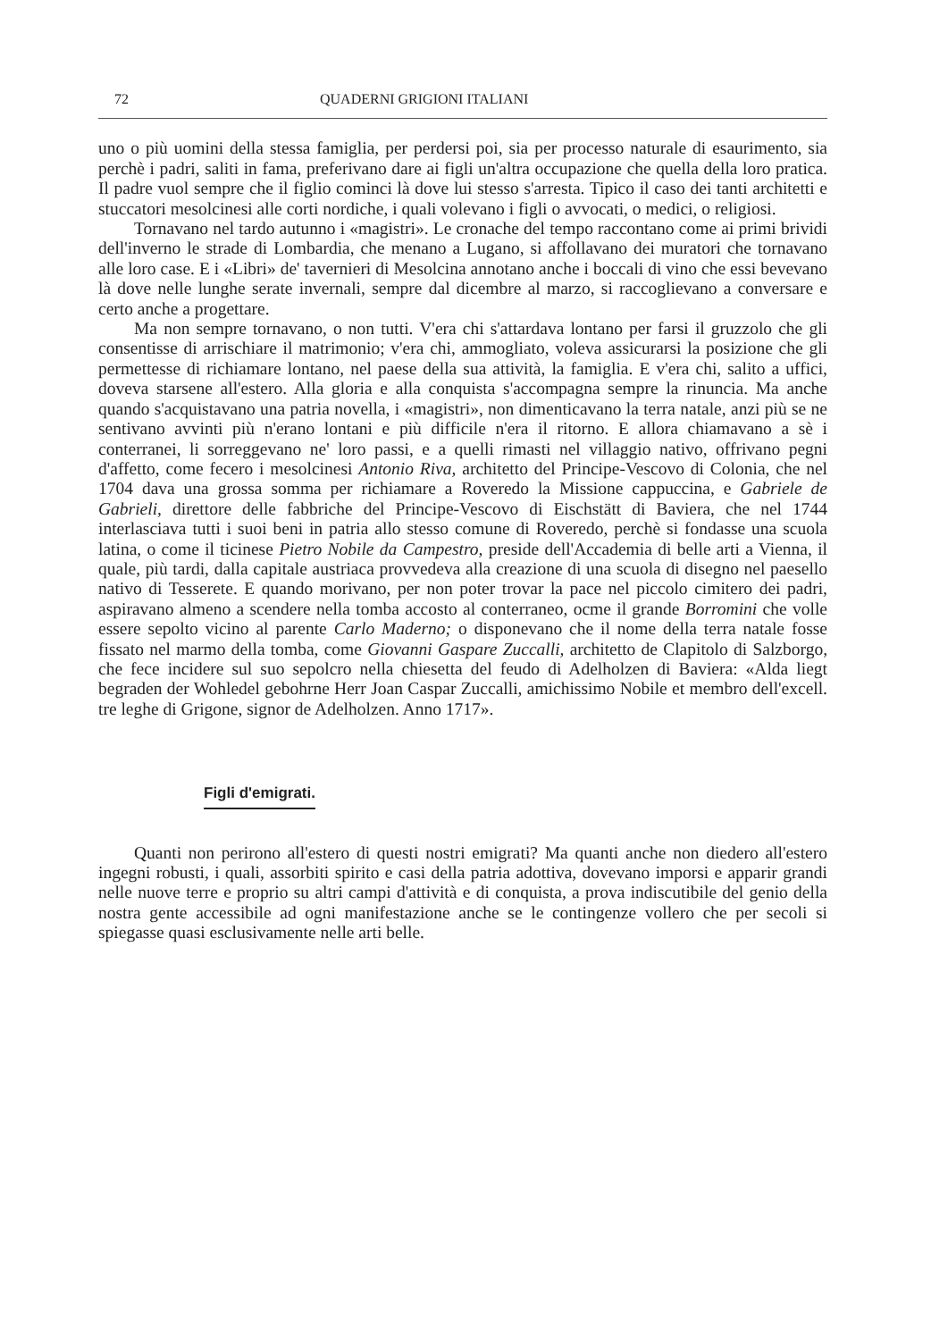72 QUADERNI GRIGIONI ITALIANI
uno o più uomini della stessa famiglia, per perdersi poi, sia per processo naturale di esaurimento, sia perchè i padri, saliti in fama, preferivano dare ai figli un'altra occupazione che quella della loro pratica. Il padre vuol sempre che il figlio cominci là dove lui stesso s'arresta. Tipico il caso dei tanti architetti e stuccatori mesolcinesi alle corti nordiche, i quali volevano i figli o avvocati, o medici, o religiosi.
Tornavano nel tardo autunno i «magistri». Le cronache del tempo raccontano come ai primi brividi dell'inverno le strade di Lombardia, che menano a Lugano, si affollavano dei muratori che tornavano alle loro case. E i «Libri» de' tavernieri di Mesolcina annotano anche i boccali di vino che essi bevevano là dove nelle lunghe serate invernali, sempre dal dicembre al marzo, si raccoglievano a conversare e certo anche a progettare.
Ma non sempre tornavano, o non tutti. V'era chi s'attardava lontano per farsi il gruzzolo che gli consentisse di arrischiare il matrimonio; v'era chi, ammogliato, voleva assicurarsi la posizione che gli permettesse di richiamare lontano, nel paese della sua attività, la famiglia. E v'era chi, salito a uffici, doveva starsene all'estero. Alla gloria e alla conquista s'accompagna sempre la rinuncia. Ma anche quando s'acquistavano una patria novella, i «magistri», non dimenticavano la terra natale, anzi più se ne sentivano avvinti più n'erano lontani e più difficile n'era il ritorno. E allora chiamavano a sè i conterranei, li sorreggevano ne' loro passi, e a quelli rimasti nel villaggio nativo, offrivano pegni d'affetto, come fecero i mesolcinesi Antonio Riva, architetto del Principe-Vescovo di Colonia, che nel 1704 dava una grossa somma per richiamare a Roveredo la Missione cappuccina, e Gabriele de Gabrieli, direttore delle fabbriche del Principe-Vescovo di Eischstätt di Baviera, che nel 1744 interlasciava tutti i suoi beni in patria allo stesso comune di Roveredo, perchè si fondasse una scuola latina, o come il ticinese Pietro Nobile da Campestro, preside dell'Accademia di belle arti a Vienna, il quale, più tardi, dalla capitale austriaca provvedeva alla creazione di una scuola di disegno nel paesello nativo di Tesserete. E quando morivano, per non poter trovar la pace nel piccolo cimitero dei padri, aspiravano almeno a scendere nella tomba accosto al conterraneo, ocme il grande Borromini che volle essere sepolto vicino al parente Carlo Maderno; o disponevano che il nome della terra natale fosse fissato nel marmo della tomba, come Giovanni Gaspare Zuccalli, architetto de Clapitolo di Salzborgo, che fece incidere sul suo sepolcro nella chiesetta del feudo di Adelholzen di Baviera: «Alda liegt begraden der Wohledel gebohrne Herr Joan Caspar Zuccalli, amichissimo Nobile et membro dell'excell. tre leghe di Grigone, signor de Adelholzen. Anno 1717».
Figli d'emigrati.
Quanti non perirono all'estero di questi nostri emigrati? Ma quanti anche non diedero all'estero ingegni robusti, i quali, assorbiti spirito e casi della patria adottiva, dovevano imporsi e apparir grandi nelle nuove terre e proprio su altri campi d'attività e di conquista, a prova indiscutibile del genio della nostra gente accessibile ad ogni manifestazione anche se le contingenze vollero che per secoli si spiegasse quasi esclusivamente nelle arti belle.